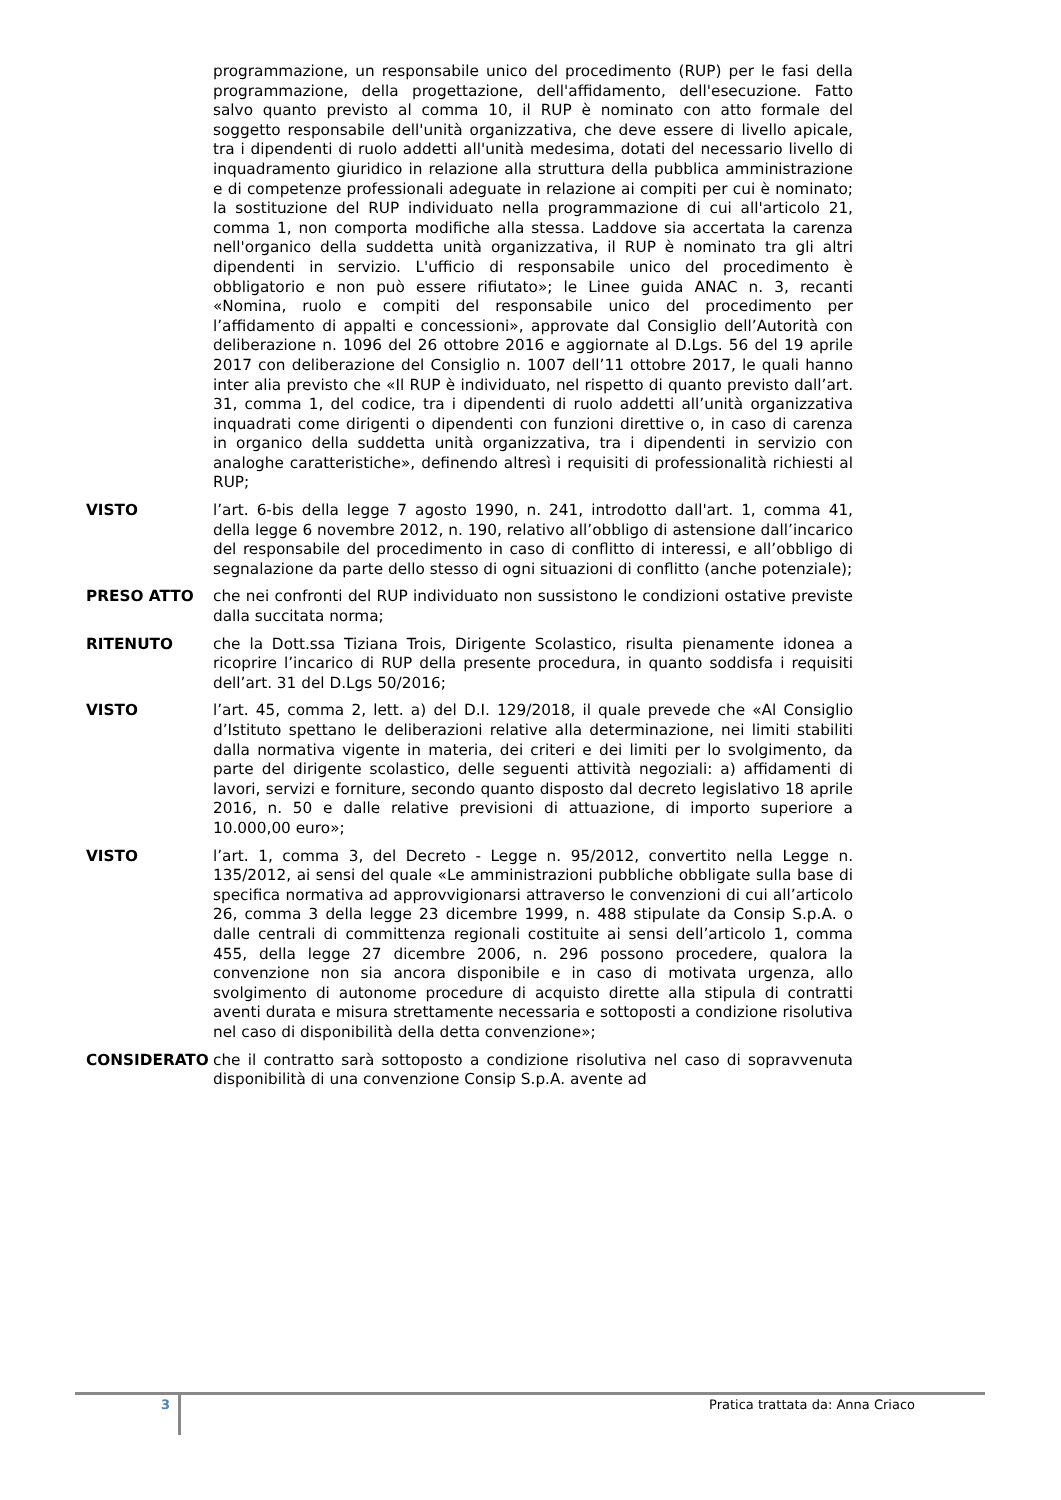programmazione, un responsabile unico del procedimento (RUP) per le fasi della programmazione, della progettazione, dell'affidamento, dell'esecuzione. Fatto salvo quanto previsto al comma 10, il RUP è nominato con atto formale del soggetto responsabile dell'unità organizzativa, che deve essere di livello apicale, tra i dipendenti di ruolo addetti all'unità medesima, dotati del necessario livello di inquadramento giuridico in relazione alla struttura della pubblica amministrazione e di competenze professionali adeguate in relazione ai compiti per cui è nominato; la sostituzione del RUP individuato nella programmazione di cui all'articolo 21, comma 1, non comporta modifiche alla stessa. Laddove sia accertata la carenza nell'organico della suddetta unità organizzativa, il RUP è nominato tra gli altri dipendenti in servizio. L'ufficio di responsabile unico del procedimento è obbligatorio e non può essere rifiutato»; le Linee guida ANAC n. 3, recanti «Nomina, ruolo e compiti del responsabile unico del procedimento per l’affidamento di appalti e concessioni», approvate dal Consiglio dell’Autorità con deliberazione n. 1096 del 26 ottobre 2016 e aggiornate al D.Lgs. 56 del 19 aprile 2017 con deliberazione del Consiglio n. 1007 dell’11 ottobre 2017, le quali hanno inter alia previsto che «Il RUP è individuato, nel rispetto di quanto previsto dall’art. 31, comma 1, del codice, tra i dipendenti di ruolo addetti all’unità organizzativa inquadrati come dirigenti o dipendenti con funzioni direttive o, in caso di carenza in organico della suddetta unità organizzativa, tra i dipendenti in servizio con analoghe caratteristiche», definendo altresì i requisiti di professionalità richiesti al RUP;
VISTO l’art. 6-bis della legge 7 agosto 1990, n. 241, introdotto dall'art. 1, comma 41, della legge 6 novembre 2012, n. 190, relativo all’obbligo di astensione dall’incarico del responsabile del procedimento in caso di conflitto di interessi, e all’obbligo di segnalazione da parte dello stesso di ogni situazioni di conflitto (anche potenziale);
PRESO ATTO che nei confronti del RUP individuato non sussistono le condizioni ostative previste dalla succitata norma;
RITENUTO che la Dott.ssa Tiziana Trois, Dirigente Scolastico, risulta pienamente idonea a ricoprire l’incarico di RUP della presente procedura, in quanto soddisfa i requisiti dell’art. 31 del D.Lgs 50/2016;
VISTO l’art. 45, comma 2, lett. a) del D.I. 129/2018, il quale prevede che «Al Consiglio d’Istituto spettano le deliberazioni relative alla determinazione, nei limiti stabiliti dalla normativa vigente in materia, dei criteri e dei limiti per lo svolgimento, da parte del dirigente scolastico, delle seguenti attività negoziali: a) affidamenti di lavori, servizi e forniture, secondo quanto disposto dal decreto legislativo 18 aprile 2016, n. 50 e dalle relative previsioni di attuazione, di importo superiore a 10.000,00 euro»;
VISTO l’art. 1, comma 3, del Decreto - Legge n. 95/2012, convertito nella Legge n. 135/2012, ai sensi del quale «Le amministrazioni pubbliche obbligate sulla base di specifica normativa ad approvvigionarsi attraverso le convenzioni di cui all’articolo 26, comma 3 della legge 23 dicembre 1999, n. 488 stipulate da Consip S.p.A. o dalle centrali di committenza regionali costituite ai sensi dell’articolo 1, comma 455, della legge 27 dicembre 2006, n. 296 possono procedere, qualora la convenzione non sia ancora disponibile e in caso di motivata urgenza, allo svolgimento di autonome procedure di acquisto dirette alla stipula di contratti aventi durata e misura strettamente necessaria e sottoposti a condizione risolutiva nel caso di disponibilità della detta convenzione»;
CONSIDERATO che il contratto sarà sottoposto a condizione risolutiva nel caso di sopravvenuta disponibilità di una convenzione Consip S.p.A. avente ad
3
Pratica trattata da: Anna Criaco